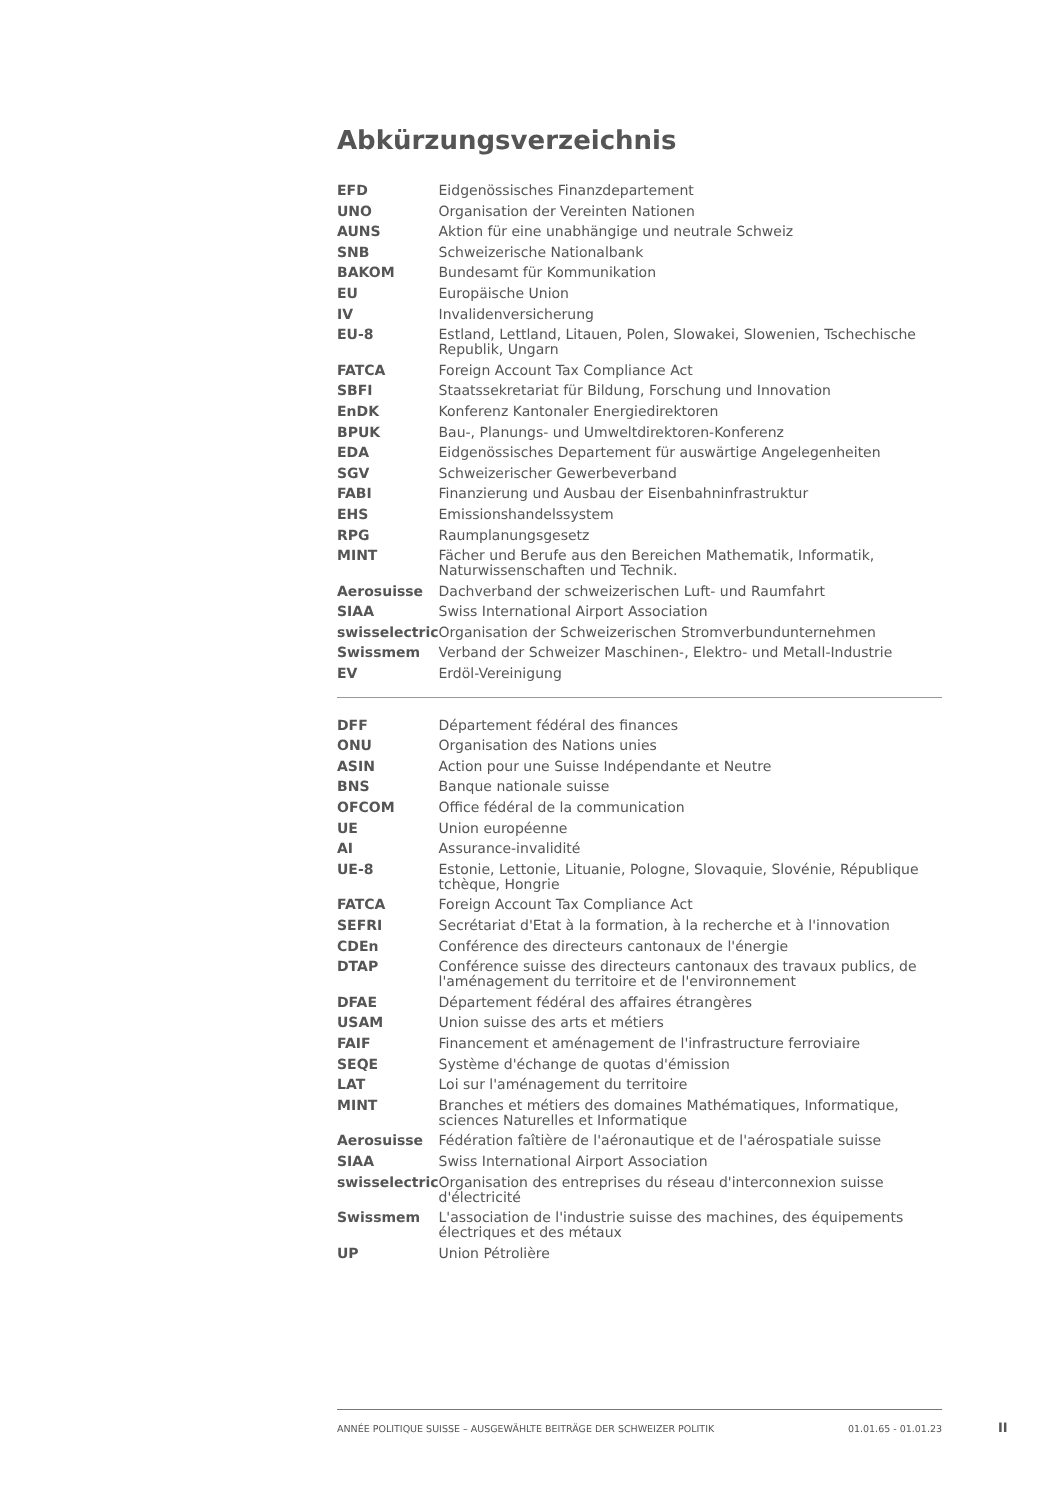Abkürzungsverzeichnis
| EFD | Eidgenössisches Finanzdepartement |
| UNO | Organisation der Vereinten Nationen |
| AUNS | Aktion für eine unabhängige und neutrale Schweiz |
| SNB | Schweizerische Nationalbank |
| BAKOM | Bundesamt für Kommunikation |
| EU | Europäische Union |
| IV | Invalidenversicherung |
| EU-8 | Estland, Lettland, Litauen, Polen, Slowakei, Slowenien, Tschechische Republik, Ungarn |
| FATCA | Foreign Account Tax Compliance Act |
| SBFI | Staatssekretariat für Bildung, Forschung und Innovation |
| EnDK | Konferenz Kantonaler Energiedirektoren |
| BPUK | Bau-, Planungs- und Umweltdirektoren-Konferenz |
| EDA | Eidgenössisches Departement für auswärtige Angelegenheiten |
| SGV | Schweizerischer Gewerbeverband |
| FABI | Finanzierung und Ausbau der Eisenbahninfrastruktur |
| EHS | Emissionshandelssystem |
| RPG | Raumplanungsgesetz |
| MINT | Fächer und Berufe aus den Bereichen Mathematik, Informatik, Naturwissenschaften und Technik. |
| Aerosuisse | Dachverband der schweizerischen Luft- und Raumfahrt |
| SIAA | Swiss International Airport Association |
| swisselectric | Organisation der Schweizerischen Stromverbundunternehmen |
| Swissmem | Verband der Schweizer Maschinen-, Elektro- und Metall-Industrie |
| EV | Erdöl-Vereinigung |
| DFF | Département fédéral des finances |
| ONU | Organisation des Nations unies |
| ASIN | Action pour une Suisse Indépendante et Neutre |
| BNS | Banque nationale suisse |
| OFCOM | Office fédéral de la communication |
| UE | Union européenne |
| AI | Assurance-invalidité |
| UE-8 | Estonie, Lettonie, Lituanie, Pologne, Slovaquie, Slovénie, République tchèque, Hongrie |
| FATCA | Foreign Account Tax Compliance Act |
| SEFRI | Secrétariat d'Etat à la formation, à la recherche et à l'innovation |
| CDEn | Conférence des directeurs cantonaux de l'énergie |
| DTAP | Conférence suisse des directeurs cantonaux des travaux publics, de l'aménagement du territoire et de l'environnement |
| DFAE | Département fédéral des affaires étrangères |
| USAM | Union suisse des arts et métiers |
| FAIF | Financement et aménagement de l'infrastructure ferroviaire |
| SEQE | Système d'échange de quotas d'émission |
| LAT | Loi sur l'aménagement du territoire |
| MINT | Branches et métiers des domaines Mathématiques, Informatique, sciences Naturelles et Informatique |
| Aerosuisse | Fédération faîtière de l'aéronautique et de l'aérospatiale suisse |
| SIAA | Swiss International Airport Association |
| swisselectric | Organisation des entreprises du réseau d'interconnexion suisse d'électricité |
| Swissmem | L'association de l'industrie suisse des machines, des équipements électriques et des métaux |
| UP | Union Pétrolière |
ANNÉE POLITIQUE SUISSE – AUSGEWÄHLTE BEITRÄGE DER SCHWEIZER POLITIK 01.01.65 - 01.01.23
II